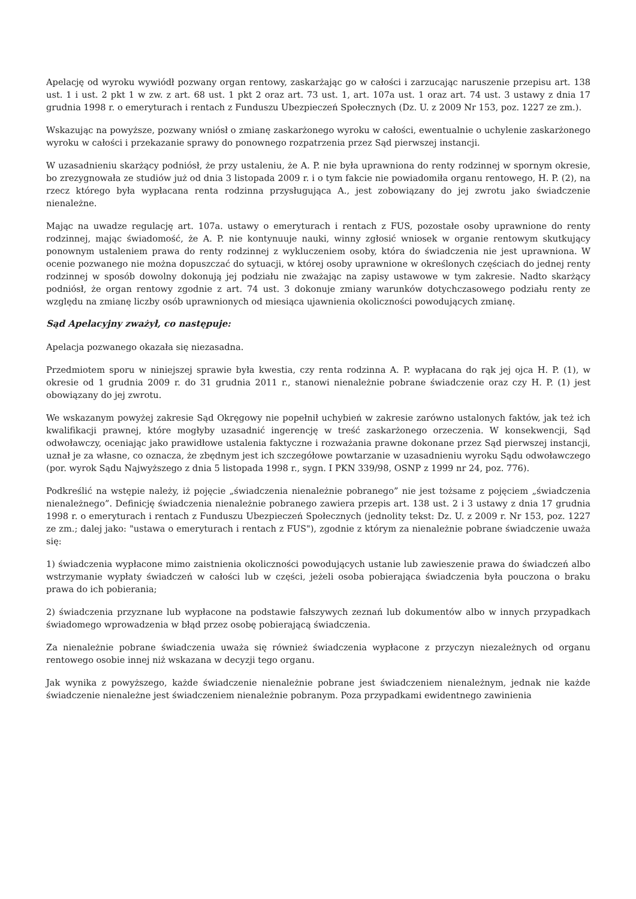Apelację od wyroku wywiódł pozwany organ rentowy, zaskarżając go w całości i zarzucając naruszenie przepisu art. 138 ust. 1 i ust. 2 pkt 1 w zw. z art. 68 ust. 1 pkt 2 oraz art. 73 ust. 1, art. 107a ust. 1 oraz art. 74 ust. 3 ustawy z dnia 17 grudnia 1998 r. o emeryturach i rentach z Funduszu Ubezpieczeń Społecznych (Dz. U. z 2009 Nr 153, poz. 1227 ze zm.).
Wskazując na powyższe, pozwany wniósł o zmianę zaskarżonego wyroku w całości, ewentualnie o uchylenie zaskarżonego wyroku w całości i przekazanie sprawy do ponownego rozpatrzenia przez Sąd pierwszej instancji.
W uzasadnieniu skarżący podniósł, że przy ustaleniu, że A. P. nie była uprawniona do renty rodzinnej w spornym okresie, bo zrezygnowała ze studiów już od dnia 3 listopada 2009 r. i o tym fakcie nie powiadomiła organu rentowego, H. P. (2), na rzecz którego była wypłacana renta rodzinna przysługująca A., jest zobowiązany do jej zwrotu jako świadczenie nienależne.
Mając na uwadze regulację art. 107a. ustawy o emeryturach i rentach z FUS, pozostałe osoby uprawnione do renty rodzinnej, mając świadomość, że A. P. nie kontynuuje nauki, winny zgłosić wniosek w organie rentowym skutkujący ponownym ustaleniem prawa do renty rodzinnej z wykluczeniem osoby, która do świadczenia nie jest uprawniona. W ocenie pozwanego nie można dopuszczać do sytuacji, w której osoby uprawnione w określonych częściach do jednej renty rodzinnej w sposób dowolny dokonują jej podziału nie zważając na zapisy ustawowe w tym zakresie. Nadto skarżący podniósł, że organ rentowy zgodnie z art. 74 ust. 3 dokonuje zmiany warunków dotychczasowego podziału renty ze względu na zmianę liczby osób uprawnionych od miesiąca ujawnienia okoliczności powodujących zmianę.
Sąd Apelacyjny zważył, co następuje:
Apelacja pozwanego okazała się niezasadna.
Przedmiotem sporu w niniejszej sprawie była kwestia, czy renta rodzinna A. P. wypłacana do rąk jej ojca H. P. (1), w okresie od 1 grudnia 2009 r. do 31 grudnia 2011 r., stanowi nienależnie pobrane świadczenie oraz czy H. P. (1) jest obowiązany do jej zwrotu.
We wskazanym powyżej zakresie Sąd Okręgowy nie popełnił uchybień w zakresie zarówno ustalonych faktów, jak też ich kwalifikacji prawnej, które mogłyby uzasadnić ingerencję w treść zaskarżonego orzeczenia. W konsekwencji, Sąd odwoławczy, oceniając jako prawidłowe ustalenia faktyczne i rozważania prawne dokonane przez Sąd pierwszej instancji, uznał je za własne, co oznacza, że zbędnym jest ich szczegółowe powtarzanie w uzasadnieniu wyroku Sądu odwoławczego (por. wyrok Sądu Najwyższego z dnia 5 listopada 1998 r., sygn. I PKN 339/98, OSNP z 1999 nr 24, poz. 776).
Podkreślić na wstępie należy, iż pojęcie „świadczenia nienależnie pobranego” nie jest tożsame z pojęciem „świadczenia nienależnego”. Definicję świadczenia nienależnie pobranego zawiera przepis art. 138 ust. 2 i 3 ustawy z dnia 17 grudnia 1998 r. o emeryturach i rentach z Funduszu Ubezpieczeń Społecznych (jednolity tekst: Dz. U. z 2009 r. Nr 153, poz. 1227 ze zm.; dalej jako: "ustawa o emeryturach i rentach z FUS"), zgodnie z którym za nienależnie pobrane świadczenie uważa się:
1) świadczenia wypłacone mimo zaistnienia okoliczności powodujących ustanie lub zawieszenie prawa do świadczeń albo wstrzymanie wypłaty świadczeń w całości lub w części, jeżeli osoba pobierająca świadczenia była pouczona o braku prawa do ich pobierania;
2) świadczenia przyznane lub wypłacone na podstawie fałszywych zeznań lub dokumentów albo w innych przypadkach świadomego wprowadzenia w błąd przez osobę pobierającą świadczenia.
Za nienależnie pobrane świadczenia uważa się również świadczenia wypłacone z przyczyn niezależnych od organu rentowego osobie innej niż wskazana w decyzji tego organu.
Jak wynika z powyższego, każde świadczenie nienależnie pobrane jest świadczeniem nienależnym, jednak nie każde świadczenie nienależne jest świadczeniem nienależnie pobranym. Poza przypadkami ewidentnego zawinienia